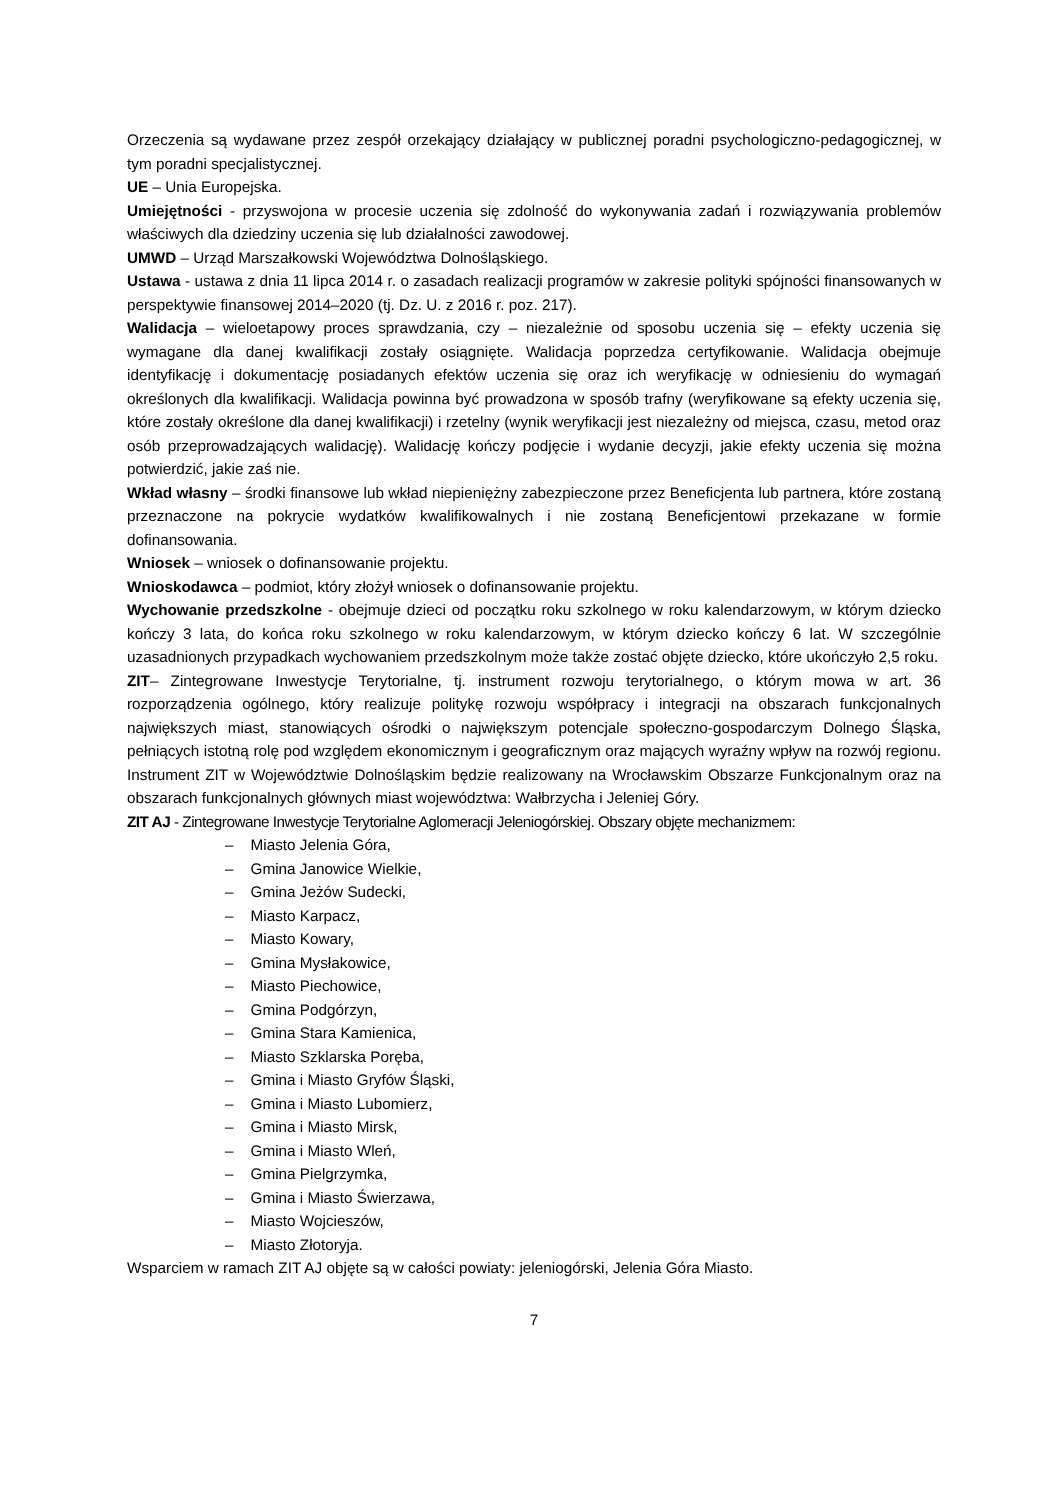Orzeczenia są wydawane przez zespół orzekający działający w publicznej poradni psychologiczno-pedagogicznej, w tym poradni specjalistycznej.
UE – Unia Europejska.
Umiejętności - przyswojona w procesie uczenia się zdolność do wykonywania zadań i rozwiązywania problemów właściwych dla dziedziny uczenia się lub działalności zawodowej.
UMWD – Urząd Marszałkowski Województwa Dolnośląskiego.
Ustawa - ustawa z dnia 11 lipca 2014 r. o zasadach realizacji programów w zakresie polityki spójności finansowanych w perspektywie finansowej 2014–2020 (tj. Dz. U. z 2016 r. poz. 217).
Walidacja – wieloetapowy proces sprawdzania, czy – niezależnie od sposobu uczenia się – efekty uczenia się wymagane dla danej kwalifikacji zostały osiągnięte. Walidacja poprzedza certyfikowanie. Walidacja obejmuje identyfikację i dokumentację posiadanych efektów uczenia się oraz ich weryfikację w odniesieniu do wymagań określonych dla kwalifikacji. Walidacja powinna być prowadzona w sposób trafny (weryfikowane są efekty uczenia się, które zostały określone dla danej kwalifikacji) i rzetelny (wynik weryfikacji jest niezależny od miejsca, czasu, metod oraz osób przeprowadzających walidację). Walidację kończy podjęcie i wydanie decyzji, jakie efekty uczenia się można potwierdzić, jakie zaś nie.
Wkład własny – środki finansowe lub wkład niepieniężny zabezpieczone przez Beneficjenta lub partnera, które zostaną przeznaczone na pokrycie wydatków kwalifikowalnych i nie zostaną Beneficjentowi przekazane w formie dofinansowania.
Wniosek – wniosek o dofinansowanie projektu.
Wnioskodawca – podmiot, który złożył wniosek o dofinansowanie projektu.
Wychowanie przedszkolne - obejmuje dzieci od początku roku szkolnego w roku kalendarzowym, w którym dziecko kończy 3 lata, do końca roku szkolnego w roku kalendarzowym, w którym dziecko kończy 6 lat. W szczególnie uzasadnionych przypadkach wychowaniem przedszkolnym może także zostać objęte dziecko, które ukończyło 2,5 roku.
ZIT– Zintegrowane Inwestycje Terytorialne, tj. instrument rozwoju terytorialnego, o którym mowa w art. 36 rozporządzenia ogólnego, który realizuje politykę rozwoju współpracy i integracji na obszarach funkcjonalnych największych miast, stanowiących ośrodki o największym potencjale społeczno-gospodarczym Dolnego Śląska, pełniących istotną rolę pod względem ekonomicznym i geograficznym oraz mających wyraźny wpływ na rozwój regionu. Instrument ZIT w Województwie Dolnośląskim będzie realizowany na Wrocławskim Obszarze Funkcjonalnym oraz na obszarach funkcjonalnych głównych miast województwa: Wałbrzycha i Jeleniej Góry.
ZIT AJ - Zintegrowane Inwestycje Terytorialne Aglomeracji Jeleniogórskiej. Obszary objęte mechanizmem:
– Miasto Jelenia Góra,
– Gmina Janowice Wielkie,
– Gmina Jeżów Sudecki,
– Miasto Karpacz,
– Miasto Kowary,
– Gmina Mysłakowice,
– Miasto Piechowice,
– Gmina Podgórzyn,
– Gmina Stara Kamienica,
– Miasto Szklarska Poręba,
– Gmina i Miasto Gryfów Śląski,
– Gmina i Miasto Lubomierz,
– Gmina i Miasto Mirsk,
– Gmina i Miasto Wleń,
– Gmina Pielgrzymka,
– Gmina i Miasto Świerzawa,
– Miasto Wojcieszów,
– Miasto Złotoryja.
Wsparciem w ramach ZIT AJ objęte są w całości powiaty: jeleniogórski, Jelenia Góra Miasto.
7